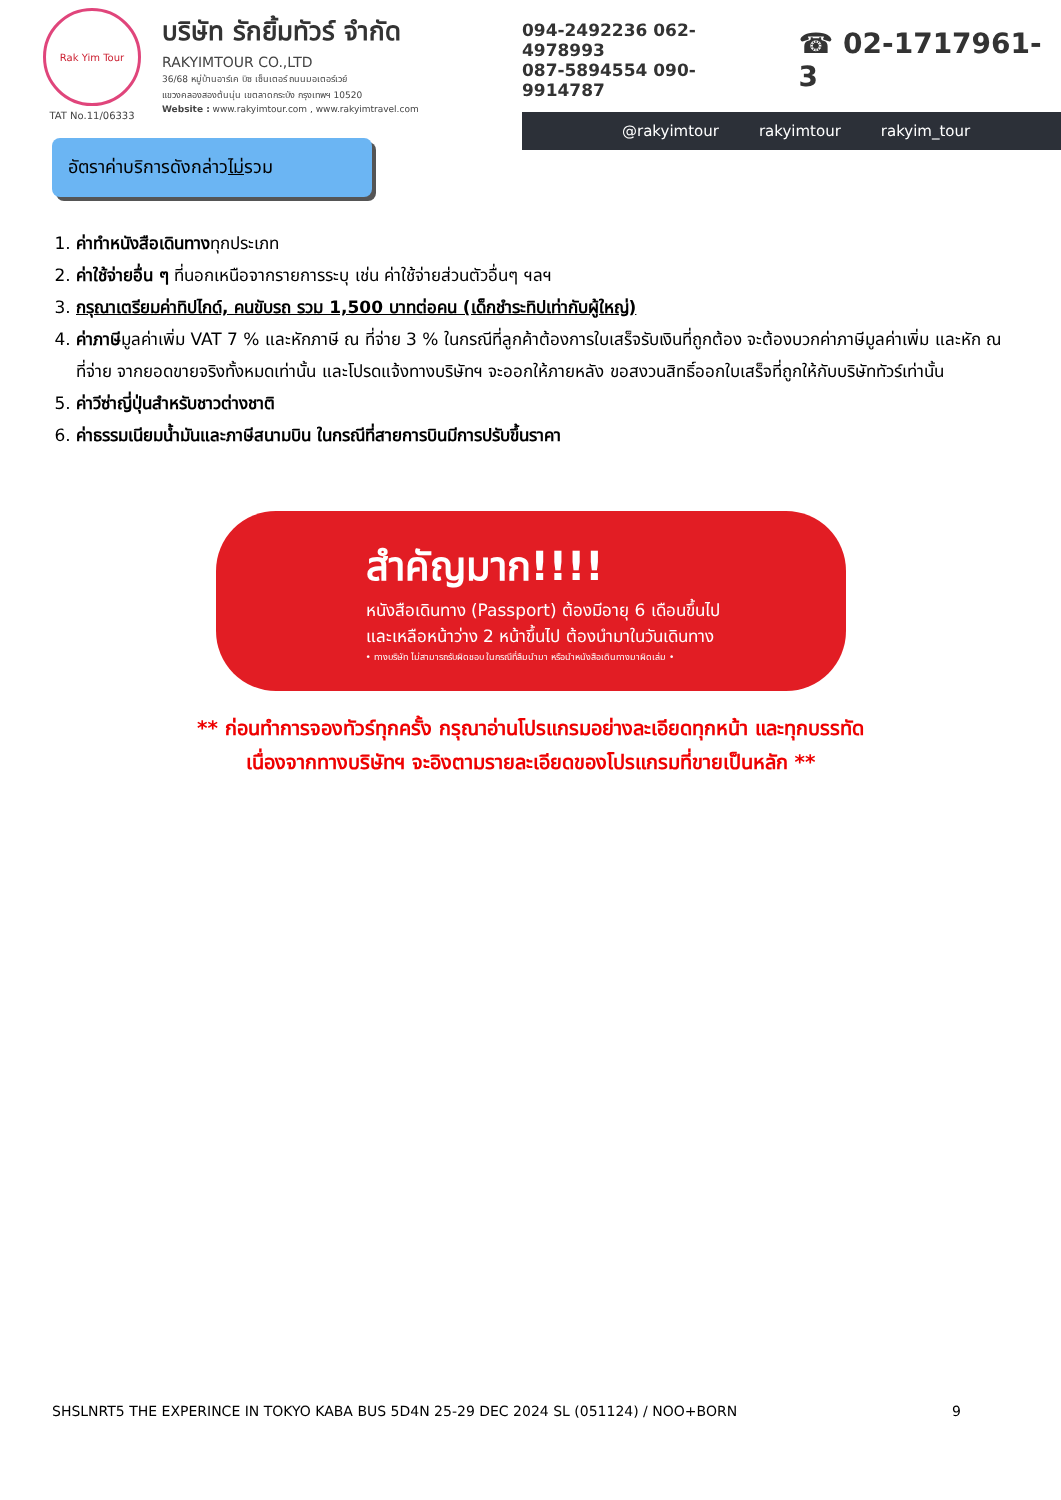Rak Yim Tour
TAT No.11/06333
บริษัท รักยิ้มทัวร์ จำกัด
RAKYIMTOUR CO.,LTD
36/68 หมู่บ้านอาร์เค บิซ เซ็นเตอร์ ถนนมอเตอร์เวย์
แขวงคลองสองต้นนุ่น เขตลาดกระบัง กรุงเทพฯ 10520
Website : www.rakyimtour.com , www.rakyimtravel.com
094-2492236 062-4978993
087-5894554 090-9914787
☎ 02-1717961-3
@rakyimtour rakyimtour rakyim_tour
อัตราค่าบริการดังกล่าวไม่รวม
1. ค่าทำหนังสือเดินทางทุกประเภท
2. ค่าใช้จ่ายอื่น ๆ ที่นอกเหนือจากรายการระบุ เช่น ค่าใช้จ่ายส่วนตัวอื่นๆ ฯลฯ
3. กรุณาเตรียมค่าทิปไกด์, คนขับรถ รวม 1,500 บาทต่อคน (เด็กชำระทิปเท่ากับผู้ใหญ่)
4. ค่าภาษีมูลค่าเพิ่ม VAT 7 % และหักภาษี ณ ที่จ่าย 3 % ในกรณีที่ลูกค้าต้องการใบเสร็จรับเงินที่ถูกต้อง จะต้องบวกค่าภาษีมูลค่าเพิ่ม และหัก ณ ที่จ่าย จากยอดขายจริงทั้งหมดเท่านั้น และโปรดแจ้งทางบริษัทฯ จะออกให้ภายหลัง ขอสงวนสิทธิ์ออกใบเสร็จที่ถูกให้กับบริษัททัวร์เท่านั้น
5. ค่าวีซ่าญี่ปุ่นสำหรับชาวต่างชาติ
6. ค่าธรรมเนียมน้ำมันและภาษีสนามบิน ในกรณีที่สายการบินมีการปรับขึ้นราคา
สำคัญมาก!!!!
หนังสือเดินทาง (Passport) ต้องมีอายุ 6 เดือนขึ้นไป
และเหลือหน้าว่าง 2 หน้าขึ้นไป ต้องนำมาในวันเดินทาง
• ทางบริษัท ไม่สามารถรับผิดชอบ ในกรณีที่ลืมนำมา หรือนำหนังสือเดินทางมาผิดเล่ม •
** ก่อนทำการจองทัวร์ทุกครั้ง กรุณาอ่านโปรแกรมอย่างละเอียดทุกหน้า และทุกบรรทัด
เนื่องจากทางบริษัทฯ จะอิงตามรายละเอียดของโปรแกรมที่ขายเป็นหลัก **
SHSLNRT5 THE EXPERINCE IN TOKYO KABA BUS 5D4N 25-29 DEC 2024 SL (051124) / NOO+BORN 9